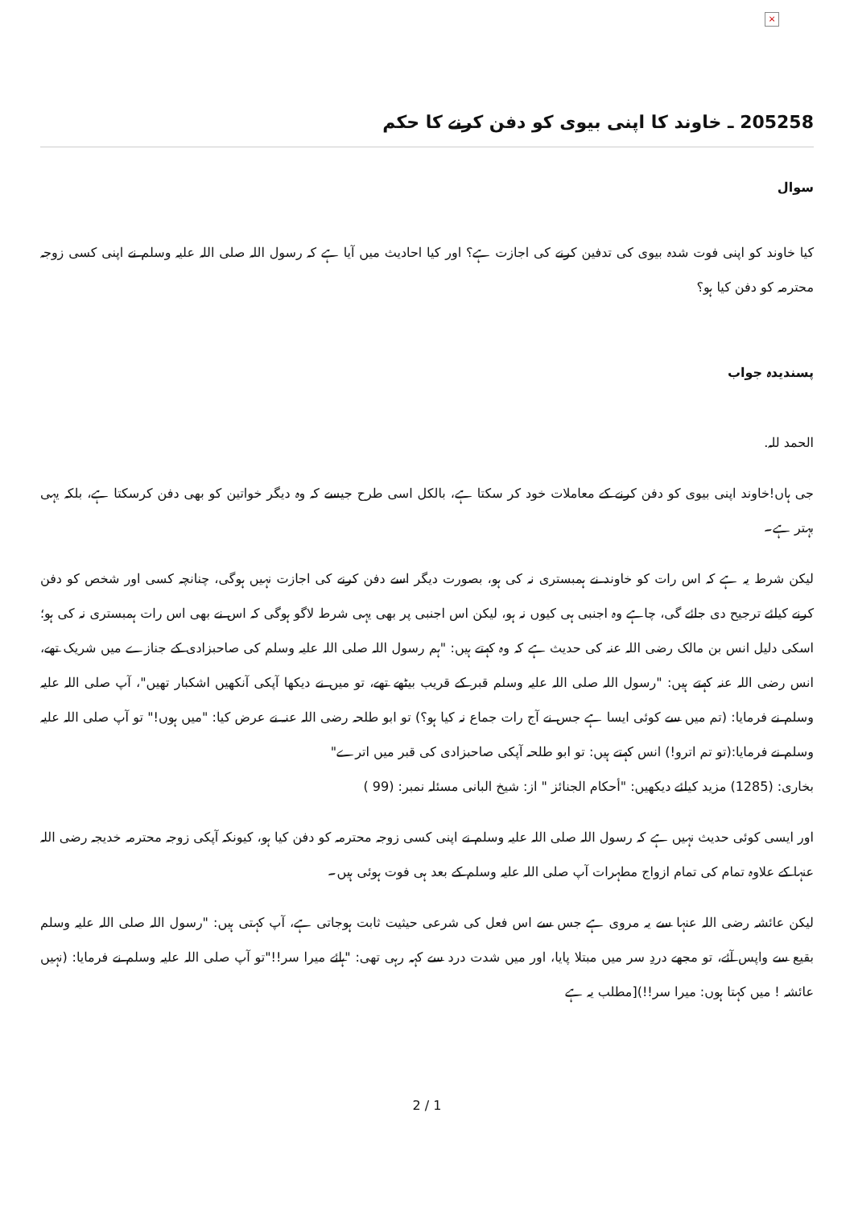×
205258 ـ خاوند كا اپنی بيوی كو دفن كرنے كا حكم
سوال
کیا خاوند کو اپنی فوت شدہ بیوی کی تدفین کرنے کی اجازت ہے؟ اور کیا احادیث میں آیا ہے کہ رسول اللہ صلی اللہ علیہ وسلم نے اپنی کسی زوجہ محترمہ کو دفن کیا ہو؟
پسندیدہ جواب
الحمد للہ.
جی ہاں!خاوند اپنی بیوی کو دفن کرنے کے معاملات خود کر سکتا ہے، بالکل اسی طرح جیسے کہ وہ دیگر خواتین کو بھی دفن کرسکتا ہے، بلکہ یہی بہتر ہے۔
لیکن شرط یہ ہے کہ اس رات کو خاوند نے ہمبستری نہ کی ہو، بصورت دیگر اسے دفن کرنے کی اجازت نہیں ہوگی، چنانچہ کسی اور شخص کو دفن کرنے کیلئے ترجیح دی جائے گی، چاہے وہ اجنبی ہی کیوں نہ ہو، لیکن اس اجنبی پر بھی یہی شرط لاگو ہوگی کہ اس نے بھی اس رات ہمبستری نہ کی ہو؛ اسکی دلیل انس بن مالک رضی اللہ عنہ کی حدیث ہے کہ وہ کہتے ہیں: "ہم رسول اللہ صلی اللہ علیہ وسلم کی صاحبزادی کے جنازے میں شریک تھے، انس رضی اللہ عنہ کہتے ہیں: "رسول اللہ صلی اللہ علیہ وسلم قبر کے قریب بیٹھے تھے، تو میں نے دیکھا آپکی آنکھیں اشکبار تھیں"، آپ صلی اللہ علیہ وسلم نے فرمایا: (تم میں سے کوئی ایسا ہے جس نے آج رات جماع نہ کیا ہو؟) تو ابو طلحہ رضی اللہ عنہ نے عرض کیا: "میں ہوں!" تو آپ صلی اللہ علیہ وسلم نے فرمایا:(تو تم اترو!) انس کہتے ہیں: تو ابو طلحہ آپکی صاحبزادی کی قبر میں اترے"
بخاری: (1285) مزید کیلئے دیکھیں: "أحكام الجنائز " از: شیخ البانی مسئلہ نمبر: (99 )
اور ایسی کوئی حدیث نہیں ہے کہ رسول اللہ صلی اللہ علیہ وسلم نے اپنی کسی زوجہ محترمہ کو دفن کیا ہو، کیونکہ آپکی زوجہ محترمہ خدیجہ رضی اللہ عنہا کے علاوہ تمام کی تمام ازواج مطہرات آپ صلی اللہ علیہ وسلم کے بعد ہی فوت ہوئی ہیں۔
لیکن عائشہ رضی اللہ عنہا سے یہ مروی ہے جس سے اس فعل کی شرعی حیثیت ثابت ہوجاتی ہے، آپ کہتی ہیں: "رسول اللہ صلی اللہ علیہ وسلم بقیع سے واپس آئے، تو مجھے دردِ سر میں مبتلا پایا، اور میں شدت درد سے کہہ رہی تھی: "ہائے میرا سر!!"تو آپ صلی اللہ علیہ وسلم نے فرمایا: (نہیں عائشہ ! میں کہتا ہوں: میرا سر!!)[مطلب یہ ہے
2 / 1